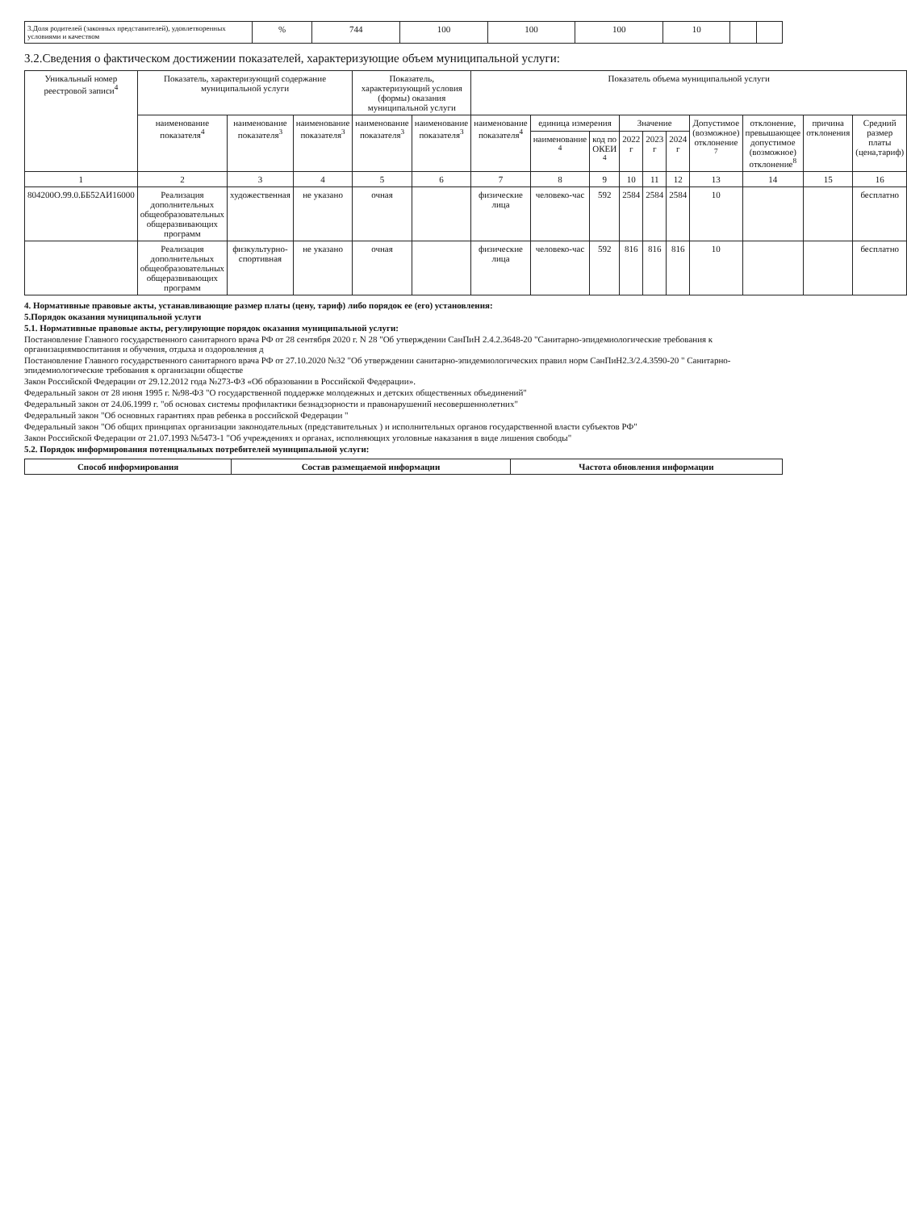| 3.Доля родителей (законных представителей), удовлетворенных условиями и качеством | % | 744 | 100 | 100 | 100 | 10 | | |
3.2.Сведения о фактическом достижении показателей, характеризующие объем муниципальной услуги:
| Уникальный номер реестровой записи<sup>4</sup> | Показатель, характеризующий содержание муниципальной услуги | | | Показатель, характеризующий условия (формы) оказания муниципальной услуги | | Показатель объема муниципальной услуги | | | | | | | | | |
| --- | --- | --- | --- | --- | --- | --- | --- | --- | --- | --- | --- | --- | --- | --- | --- |
| | наименование показателя<sup>4</sup> | наименование показателя<sup>3</sup> | наименование показателя<sup>3</sup> | наименование показателя<sup>3</sup> | наименование показателя<sup>3</sup> | наименование показателя<sup>4</sup> | единица измерения | | Значение | | | Допустимое (возможное) отклонение <sup>7</sup> | отклонение, превышающее допустимое (возможное) отклонение<sup>8</sup> | причина отклонения | Средний размер платы (цена,тариф) |
| | | | | | | | наименование <sup>4</sup> | код по ОКЕИ <sup>4</sup> | 2022 г | 2023 г | 2024 г | | | | |
| 1 | 2 | 3 | 4 | 5 | 6 | 7 | 8 | 9 | 10 | 11 | 12 | 13 | 14 | 15 | 16 |
| 804200О.99.0.ББ52АИ16000 | Реализация дополнительных общеобразовательных общеразвивающих программ | художественная | не указано | очная | | физические лица | человеко-час | 592 | 2584 | 2584 | 2584 | 10 | | | бесплатно |
| | Реализация дополнительных общеобразовательных общеразвивающих программ | физкультурно-спортивная | не указано | очная | | физические лица | человеко-час | 592 | 816 | 816 | 816 | 10 | | | бесплатно |
4. Нормативные правовые акты, устанавливающие размер платы (цену, тариф) либо порядок ее (его) установления:
5.Порядок оказания муниципальной услуги
5.1. Нормативные правовые акты, регулирующие порядок оказания муниципальной услуги:
Постановление Главного государственного санитарного врача РФ от 28 сентября 2020 г. N 28 "Об утверждении СанПиН 2.4.2.3648-20 "Санитарно-эпидемиологические требования к организациямвоспитания и обучения, отдыха и оздоровления д
Постановление Главного государственного санитарного врача РФ от 27.10.2020 №32 "Об утверждении санитарно-эпидемиологических правил норм СанПиН2.3/2.4.3590-20 " Санитарно-эпидемиологические требования к организации обществе
Закон Российской Федерации от 29.12.2012 года №273-ФЗ «Об образовании в Российской Федерации».
Федеральный закон от 28 июня 1995 г. №98-ФЗ "О государственной поддержке молодежных и детских общественных объединений"
Федеральный закон от 24.06.1999 г. "об основах системы профилактики безнадзорности и правонарушений несовершеннолетних"
Федеральный закон "Об основных гарантиях прав ребенка в российской Федерации "
Федеральный закон "Об общих принципах организации законодательных (представительных ) и исполнительных органов государственной власти субъектов РФ"
Закон Российской Федерации от 21.07.1993 №5473-1 "Об учреждениях и органах, исполняющих уголовные наказания в виде лишения свободы"
5.2. Порядок информирования потенциальных потребителей муниципальной услуги:
| Способ информирования | Состав размещаемой информации | Частота обновления информации |
| --- | --- | --- |